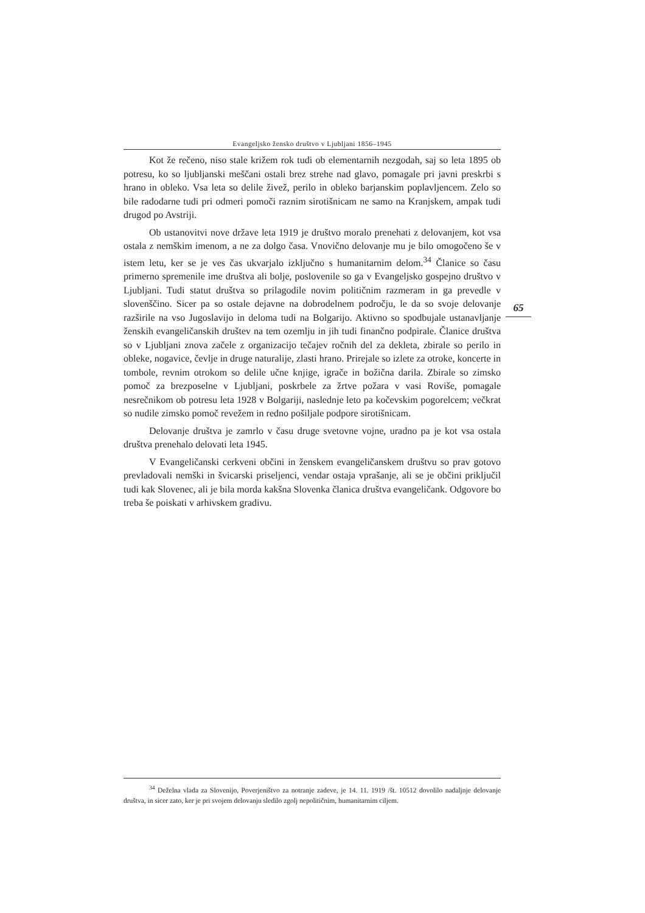Evangeljsko žensko društvo v Ljubljani 1856–1945
Kot že rečeno, niso stale križem rok tudi ob elementarnih nezgodah, saj so leta 1895 ob potresu, ko so ljubljanski meščani ostali brez strehe nad glavo, pomagale pri javni preskrbi s hrano in obleko. Vsa leta so delile živež, perilo in obleko barjanskim poplavljencem. Zelo so bile radodarne tudi pri odmeri pomoči raznim sirotišnicam ne samo na Kranjskem, ampak tudi drugod po Avstriji.
Ob ustanovitvi nove države leta 1919 je društvo moralo prenehati z delovanjem, kot vsa ostala z nemškim imenom, a ne za dolgo časa. Vnovično delovanje mu je bilo omogočeno še v istem letu, ker se je ves čas ukvarjalo izključno s humanitarnim delom.<sup>34</sup> Članice so času primerno spremenile ime društva ali bolje, poslovenile so ga v Evangeljsko gospejno društvo v Ljubljani. Tudi statut društva so prilagodile novim političnim razmeram in ga prevedle v slovenščino. Sicer pa so ostale dejavne na dobrodelnem področju, le da so svoje delovanje razširile na vso Jugoslavijo in deloma tudi na Bolgarijo. Aktivno so spodbujale ustanavljanje ženskih evangeličanskih društev na tem ozemlju in jih tudi finančno podpirale. Članice društva so v Ljubljani znova začele z organizacijo tečajev ročnih del za dekleta, zbirale so perilo in obleke, nogavice, čevlje in druge naturalije, zlasti hrano. Prirejale so izlete za otroke, koncerte in tombole, revnim otrokom so delile učne knjige, igrače in božična darila. Zbirale so zimsko pomoč za brezposelne v Ljubljani, poskrbele za žrtve požara v vasi Roviše, pomagale nesrečnikom ob potresu leta 1928 v Bolgariji, naslednje leto pa kočevskim pogorelcem; večkrat so nudile zimsko pomoč revežem in redno pošiljale podpore sirotišnicam.
65
Delovanje društva je zamrlo v času druge svetovne vojne, uradno pa je kot vsa ostala društva prenehalo delovati leta 1945.
V Evangeličanski cerkveni občini in ženskem evangeličanskem društvu so prav gotovo prevladovali nemški in švicarski priseljenci, vendar ostaja vprašanje, ali se je občini priključil tudi kak Slovenec, ali je bila morda kakšna Slovenka članica društva evangeličank. Odgovore bo treba še poiskati v arhivskem gradivu.
<sup>34</sup> Deželna vlada za Slovenijo, Poverjeništvo za notranje zadeve, je 14. 11. 1919 /št. 10512 dovolilo nadaljnje delovanje društva, in sicer zato, ker je pri svojem delovanju sledilo zgolj nepolitičnim, humanitarnim ciljem.